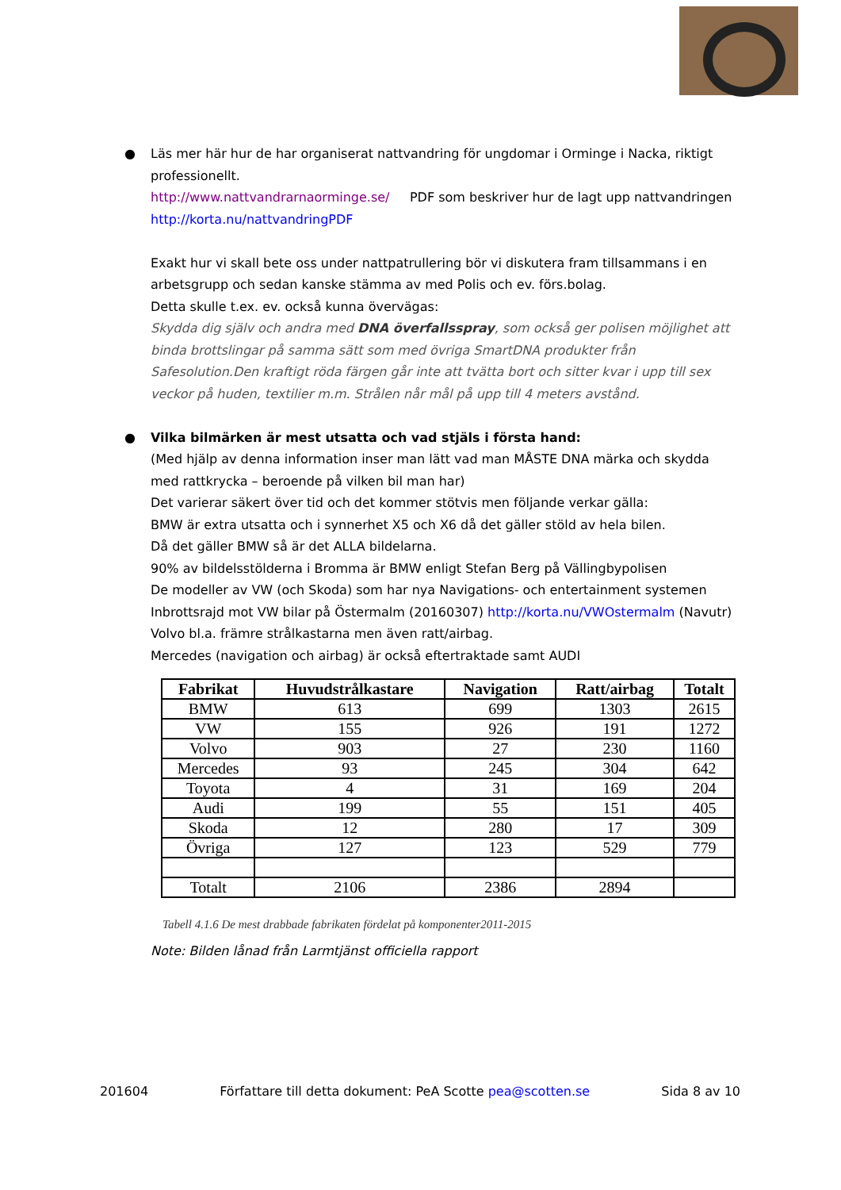● Läs mer här hur de har organiserat nattvandring för ungdomar i Orminge i Nacka, riktigt professionellt.
http://www.nattvandrarnaorminge.se/ PDF som beskriver hur de lagt upp nattvandringen http://korta.nu/nattvandringPDF
Exakt hur vi skall bete oss under nattpatrullering bör vi diskutera fram tillsammans i en arbetsgrupp och sedan kanske stämma av med Polis och ev. förs.bolag.
Detta skulle t.ex. ev. också kunna övervägas:
Skydda dig själv och andra med DNA överfallsspray, som också ger polisen möjlighet att binda brottslingar på samma sätt som med övriga SmartDNA produkter från Safesolution.Den kraftigt röda färgen går inte att tvätta bort och sitter kvar i upp till sex veckor på huden, textilier m.m. Strålen når mål på upp till 4 meters avstånd.
● Vilka bilmärken är mest utsatta och vad stjäls i första hand:
(Med hjälp av denna information inser man lätt vad man MÅSTE DNA märka och skydda med rattkrycka – beroende på vilken bil man har)
Det varierar säkert över tid och det kommer stötvis men följande verkar gälla:
BMW är extra utsatta och i synnerhet X5 och X6 då det gäller stöld av hela bilen.
Då det gäller BMW så är det ALLA bildelarna.
90% av bildelsstölderna i Bromma är BMW enligt Stefan Berg på Vällingbypolisen
De modeller av VW (och Skoda) som har nya Navigations- och entertainment systemen
Inbrottsrajd mot VW bilar på Östermalm (20160307) http://korta.nu/VWOstermalm (Navutr)
Volvo bl.a. främre strålkastarna men även ratt/airbag.
Mercedes (navigation och airbag) är också eftertraktade samt AUDI
| Fabrikat | Huvudstrålkastare | Navigation | Ratt/airbag | Totalt |
| --- | --- | --- | --- | --- |
| BMW | 613 | 699 | 1303 | 2615 |
| VW | 155 | 926 | 191 | 1272 |
| Volvo | 903 | 27 | 230 | 1160 |
| Mercedes | 93 | 245 | 304 | 642 |
| Toyota | 4 | 31 | 169 | 204 |
| Audi | 199 | 55 | 151 | 405 |
| Skoda | 12 | 280 | 17 | 309 |
| Övriga | 127 | 123 | 529 | 779 |
| Totalt | 2106 | 2386 | 2894 | |
Tabell 4.1.6 De mest drabbade fabrikaten fördelat på komponenter2011-2015
Note: Bilden lånad från Larmtjänst officiella rapport
201604 Författare till detta dokument: PeA Scotte pea@scotten.se Sida 8 av 10